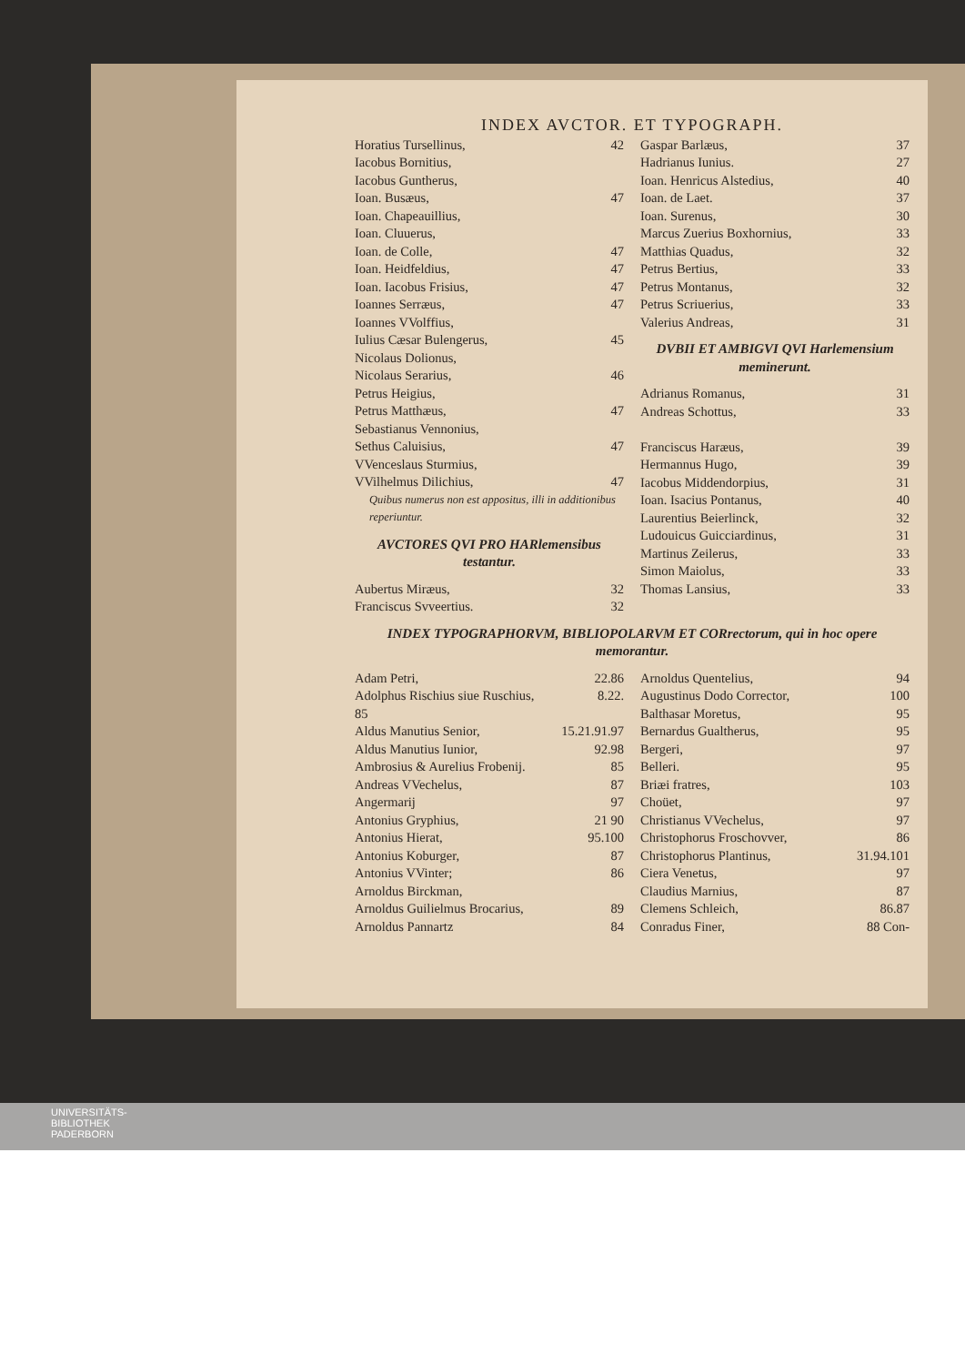INDEX AVCTOR. ET TYPOGRAPH.
Horatius Tursellinus, 42
Iacobus Bornitius,
Iacobus Guntherus,
Ioan. Busæus, 47
Ioan. Chapeauillius,
Ioan. Cluuerus,
Ioan. de Colle, 47
Ioan. Heidfeldius, 47
Ioan. Iacobus Frisius, 47
Ioannes Serræus, 47
Ioannes VVolffius,
Iulius Cæsar Bulengerus, 45
Nicolaus Dolionus,
Nicolaus Serarius, 46
Petrus Heigius,
Petrus Matthæus, 47
Sebastianus Vennonius,
Sethus Caluisius, 47
VVenceslaus Sturmius,
VVilhelmus Dilichius, 47
Quibus numerus non est appositus, illi in additionibus reperiuntur.
AVCTORES QVI PRO HARlemensibus testantur.
Aubertus Miræus, 32
Franciscus Svveertius. 32
Gaspar Barlæus, 37
Hadrianus Iunius. 27
Ioan. Henricus Alstedius, 40
Ioan. de Laet. 37
Ioan. Surenus, 30
Marcus Zuerius Boxhornius, 33
Matthias Quadus, 32
Petrus Bertius, 33
Petrus Montanus, 32
Petrus Scriuerius, 33
Valerius Andreas, 31
DVBII ET AMBIGVI QVI Harlemensium meminerunt.
Adrianus Romanus, 31
Andreas Schottus, 33
Franciscus Haræus, 39
Hermannus Hugo, 39
Iacobus Middendorpius, 31
Ioan. Isacius Pontanus, 40
Laurentius Beierlinck, 32
Ludouicus Guicciardinus, 31
Martinus Zeilerus, 33
Simon Maiolus, 33
Thomas Lansius, 33
INDEX TYPOGRAPHORVM, BIBLIOPOLARVM ET CORrectorum, qui in hoc opere memorantur.
Adam Petri, 22.86
Adolphus Rischius siue Ruschius, 8.22.
85
Aldus Manutius Senior, 15.21.91.97
Aldus Manutius Iunior, 92.98
Ambrosius & Aurelius Frobenij. 85
Andreas VVechelus, 87
Angermarij 97
Antonius Gryphius, 21 90
Antonius Hierat, 95.100
Antonius Koburger, 87
Antonius VVinter; 86
Arnoldus Birckman,
Arnoldus Guilielmus Brocarius, 89
Arnoldus Pannartz 84
Arnoldus Quentelius, 94
Augustinus Dodo Corrector, 100
Balthasar Moretus, 95
Bernardus Gualtherus, 95
Bergeri, 97
Belleri. 95
Briæi fratres, 103
Choüet, 97
Christianus VVechelus, 97
Christophorus Froschovver, 86
Christophorus Plantinus, 31.94.101
Ciera Venetus, 97
Claudius Marnius, 87
Clemens Schleich, 86.87
Conradus Finer, 88 Con-
UNIVERSITÄTS-
BIBLIOTHEK
PADERBORN